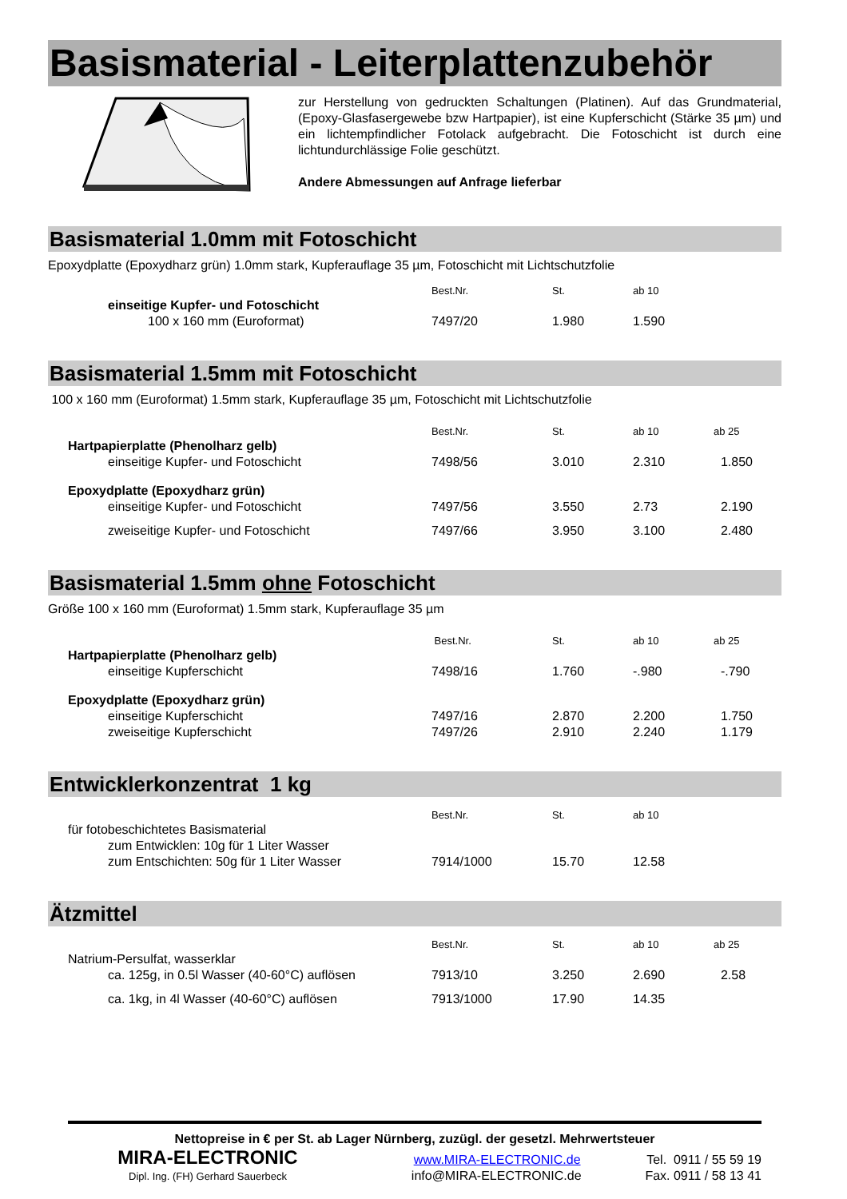Basismaterial - Leiterplattenzubehör
zur Herstellung von gedruckten Schaltungen (Platinen). Auf das Grundmaterial, (Epoxy-Glasfasergewebe bzw Hartpapier), ist eine Kupferschicht (Stärke 35 µm) und ein lichtempfindlicher Fotolack aufgebracht. Die Fotoschicht ist durch eine lichtundurchlässige Folie geschützt.
Andere Abmessungen auf Anfrage lieferbar
Basismaterial 1.0mm mit Fotoschicht
Epoxydplatte (Epoxydharz grün) 1.0mm stark, Kupferauflage 35 µm, Fotoschicht mit Lichtschutzfolie
| | Best.Nr. | St. | ab 10 |
| einseitige Kupfer- und Fotoschicht | | | |
| 100 x 160 mm (Euroformat) | 7497/20 | 1.980 | 1.590 |
Basismaterial 1.5mm mit Fotoschicht
100 x 160 mm (Euroformat) 1.5mm stark, Kupferauflage 35 µm, Fotoschicht mit Lichtschutzfolie
| | Best.Nr. | St. | ab 10 | ab 25 |
| Hartpapierplatte (Phenolharz gelb) | | | | |
| einseitige Kupfer- und Fotoschicht | 7498/56 | 3.010 | 2.310 | 1.850 |
| Epoxydplatte (Epoxydharz grün) | | | | |
| einseitige Kupfer- und Fotoschicht | 7497/56 | 3.550 | 2.73 | 2.190 |
| zweiseitige Kupfer- und Fotoschicht | 7497/66 | 3.950 | 3.100 | 2.480 |
Basismaterial 1.5mm ohne Fotoschicht
Größe 100 x 160 mm (Euroformat) 1.5mm stark, Kupferauflage 35 µm
| | Best.Nr. | St. | ab 10 | ab 25 |
| Hartpapierplatte (Phenolharz gelb) | | | | |
| einseitige Kupferschicht | 7498/16 | 1.760 | -.980 | -.790 |
| Epoxydplatte (Epoxydharz grün) | | | | |
| einseitige Kupferschicht | 7497/16 | 2.870 | 2.200 | 1.750 |
| zweiseitige Kupferschicht | 7497/26 | 2.910 | 2.240 | 1.179 |
Entwicklerkonzentrat 1 kg
| | Best.Nr. | St. | ab 10 |
| für fotobeschichtetes Basismaterial | | | |
| zum Entwicklen: 10g für 1 Liter Wasser | | | |
| zum Entschichten: 50g für 1 Liter Wasser | 7914/1000 | 15.70 | 12.58 |
Ätzmittel
| | Best.Nr. | St. | ab 10 | ab 25 |
| Natrium-Persulfat, wasserklar | | | | |
| ca. 125g, in 0.5l Wasser (40-60°C) auflösen | 7913/10 | 3.250 | 2.690 | 2.58 |
| ca. 1kg, in 4l Wasser (40-60°C) auflösen | 7913/1000 | 17.90 | 14.35 | |
Nettopreise in € per St. ab Lager Nürnberg, zuzügl. der gesetzl. Mehrwertsteuer
MIRA-ELECTRONIC www.MIRA-ELECTRONIC.de Tel. 0911 / 55 59 19
Dipl. Ing. (FH) Gerhard Sauerbeck info@MIRA-ELECTRONIC.de Fax. 0911 / 58 13 41